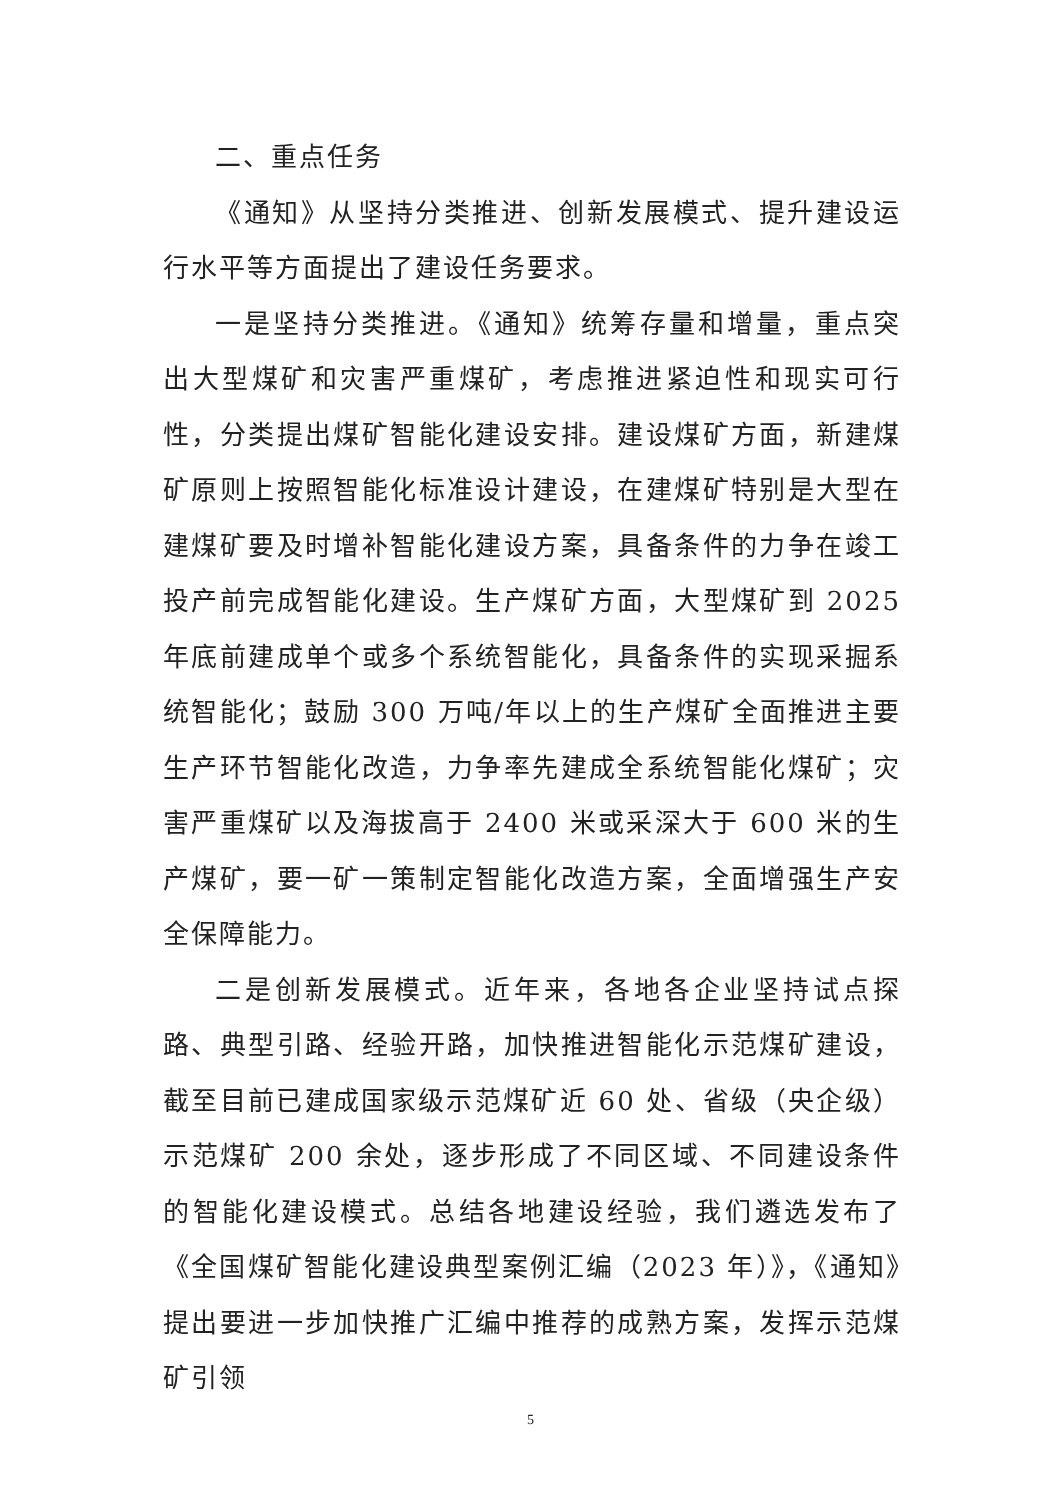二、重点任务
《通知》从坚持分类推进、创新发展模式、提升建设运行水平等方面提出了建设任务要求。
一是坚持分类推进。《通知》统筹存量和增量，重点突出大型煤矿和灾害严重煤矿，考虑推进紧迫性和现实可行性，分类提出煤矿智能化建设安排。建设煤矿方面，新建煤矿原则上按照智能化标准设计建设，在建煤矿特别是大型在建煤矿要及时增补智能化建设方案，具备条件的力争在竣工投产前完成智能化建设。生产煤矿方面，大型煤矿到 2025 年底前建成单个或多个系统智能化，具备条件的实现采掘系统智能化；鼓励 300 万吨/年以上的生产煤矿全面推进主要生产环节智能化改造，力争率先建成全系统智能化煤矿；灾害严重煤矿以及海拔高于 2400 米或采深大于 600 米的生产煤矿，要一矿一策制定智能化改造方案，全面增强生产安全保障能力。
二是创新发展模式。近年来，各地各企业坚持试点探路、典型引路、经验开路，加快推进智能化示范煤矿建设，截至目前已建成国家级示范煤矿近 60 处、省级（央企级）示范煤矿 200 余处，逐步形成了不同区域、不同建设条件的智能化建设模式。总结各地建设经验，我们遴选发布了《全国煤矿智能化建设典型案例汇编（2023 年）》，《通知》提出要进一步加快推广汇编中推荐的成熟方案，发挥示范煤矿引领
5